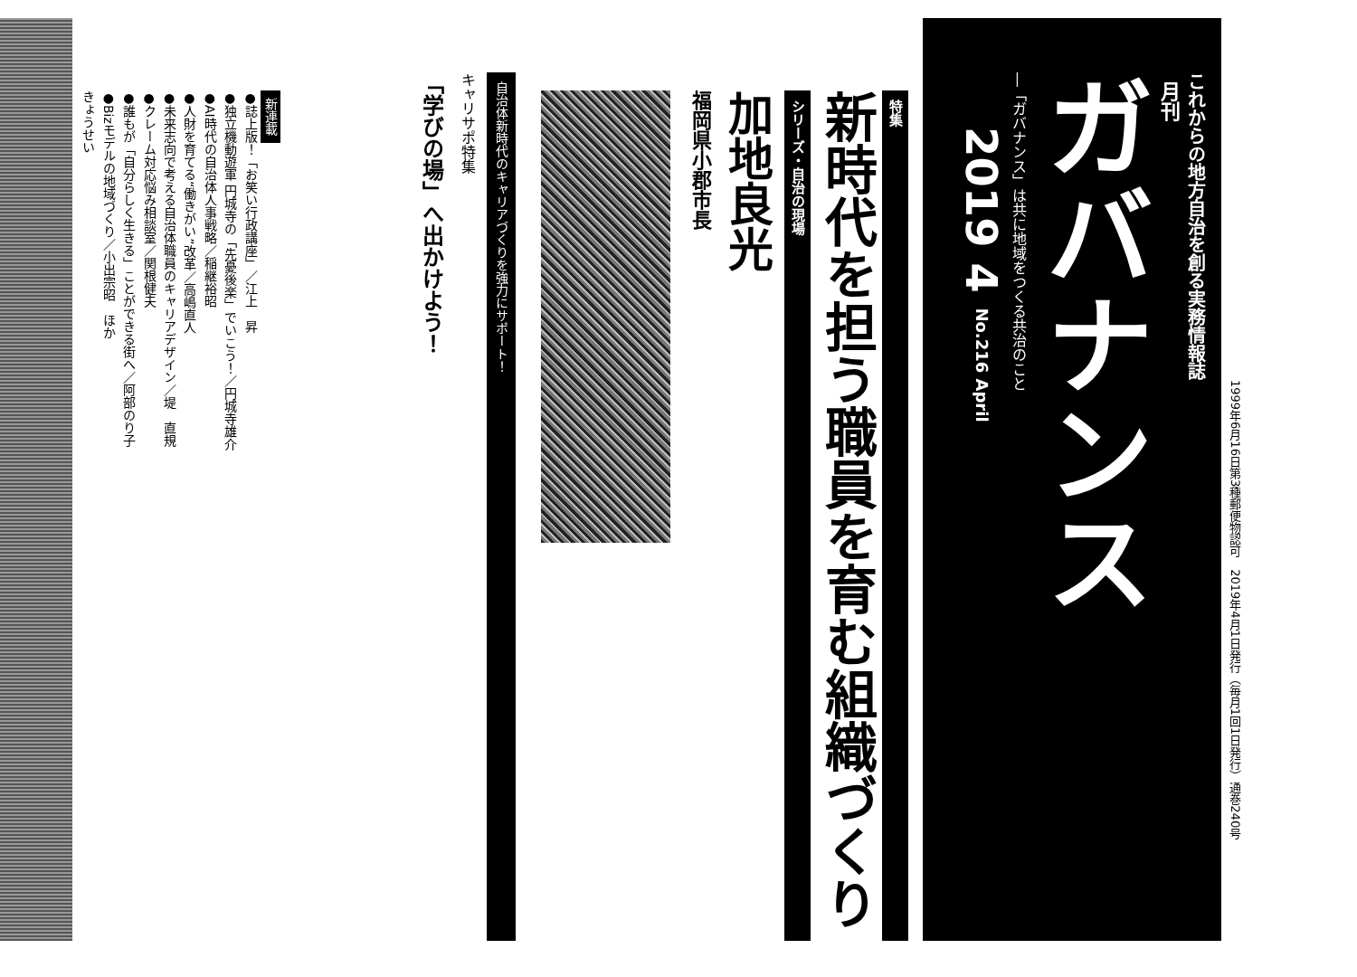1999年6月16日第3種郵便物認可　2019年4月1日発行（毎月1回1日発行）通巻240号
これからの地方自治を創る実務情報誌
月刊
ガバナンス
―「ガバナンス」は共に地域をつくる共治のこと
2019 4 No.216 April
特集
新時代を担う職員を育む組織づくり
シリーズ・自治の現場
加地良光
福岡県小郡市長
自治体新時代のキャリアづくりを強力にサポート！
キャリサポ特集
「学びの場」へ出かけよう！
新連載
●誌上版！「お笑い行政講座」／江上　昇
●独立機動遊軍 円城寺の「先憂後楽」でいこう！／円城寺雄介
●AI時代の自治体人事戦略／稲継裕昭
●人財を育てる“働きがい”改革／高嶋直人
●未来志向で考える自治体職員のキャリアデザイン／堤　直規
●クレーム対応悩み相談室／関根健夫
●誰もが「自分らしく生きる」ことができる街へ／阿部のり子
●Bizモデルの地域づくり／小出宗昭　ほか
きょうせい